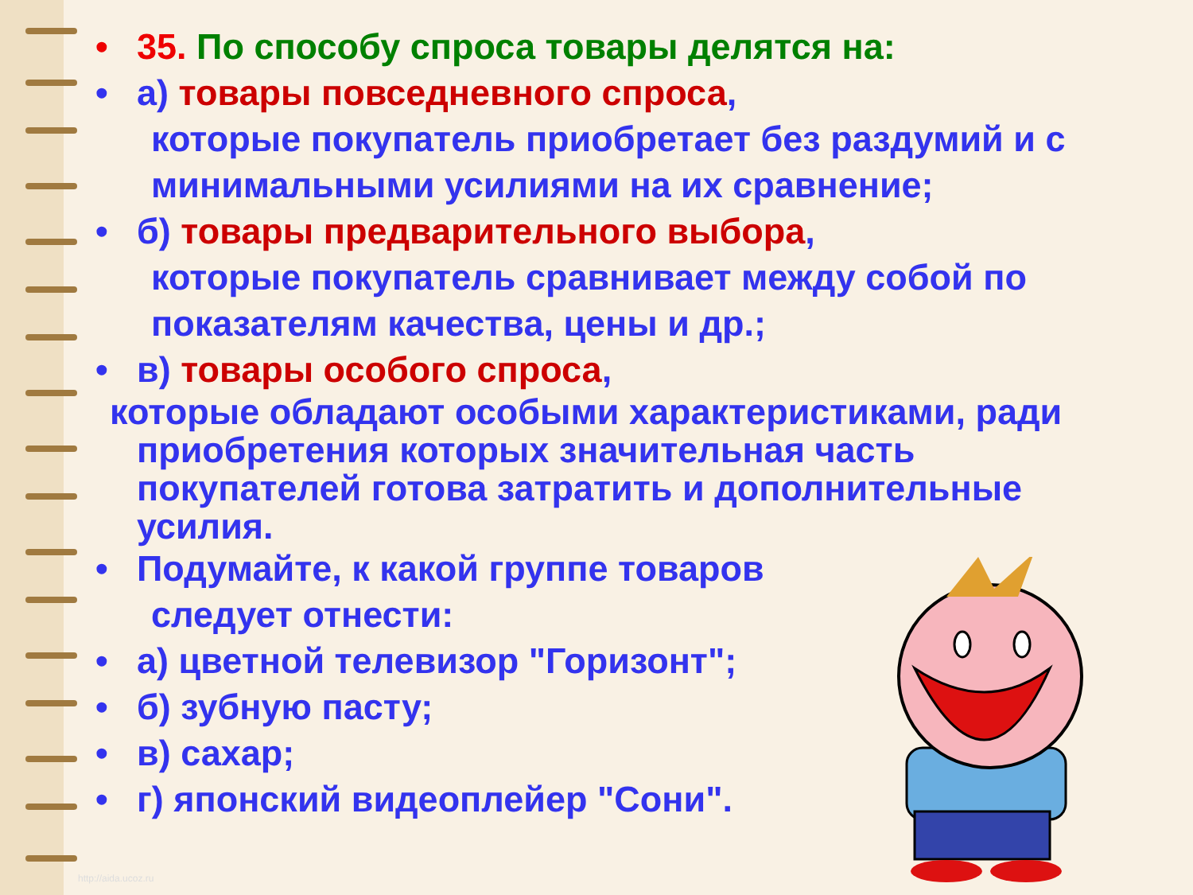• 35. По способу спроса товары делятся на:
• а) товары повседневного спроса,
которые покупатель приобретает без раздумий и с минимальными усилиями на их сравнение;
• б) товары предварительного выбора,
которые покупатель сравнивает между собой по показателям качества, цены и др.;
• в) товары особого спроса,
которые обладают особыми характеристиками, ради приобретения которых значительная часть покупателей готова затратить и дополнительные усилия.
• Подумайте, к какой группе товаров
следует отнести:
• а) цветной телевизор "Горизонт";
• б) зубную пасту;
• в) сахар;
• г) японский видеоплейер "Сони".
http://aida.ucoz.ru